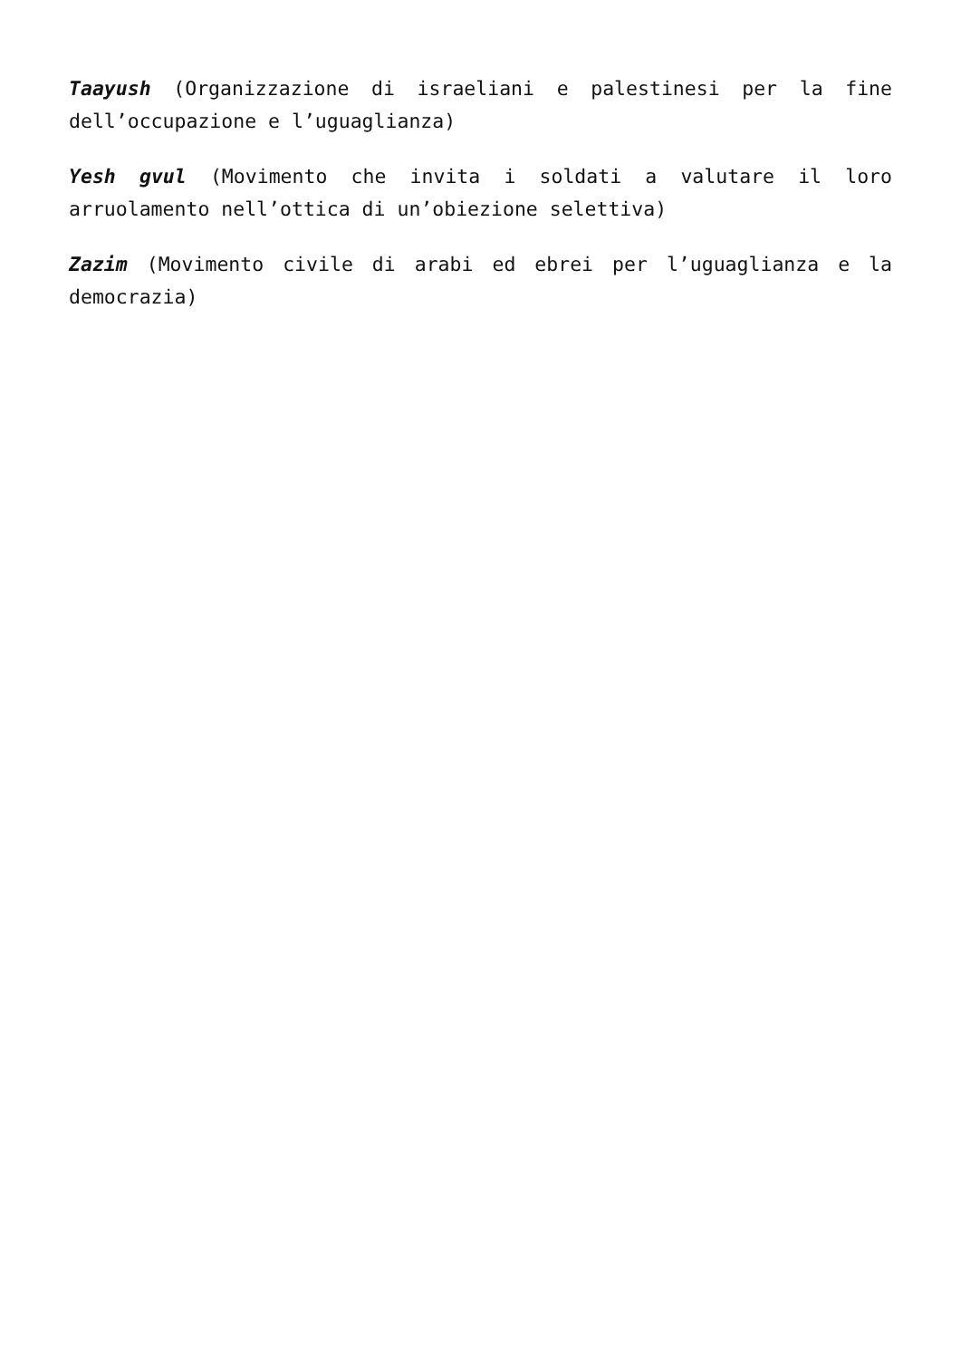Taayush (Organizzazione di israeliani e palestinesi per la fine dell’occupazione e l’uguaglianza)
Yesh gvul (Movimento che invita i soldati a valutare il loro arruolamento nell’ottica di un’obiezione selettiva)
Zazim (Movimento civile di arabi ed ebrei per l’uguaglianza e la democrazia)